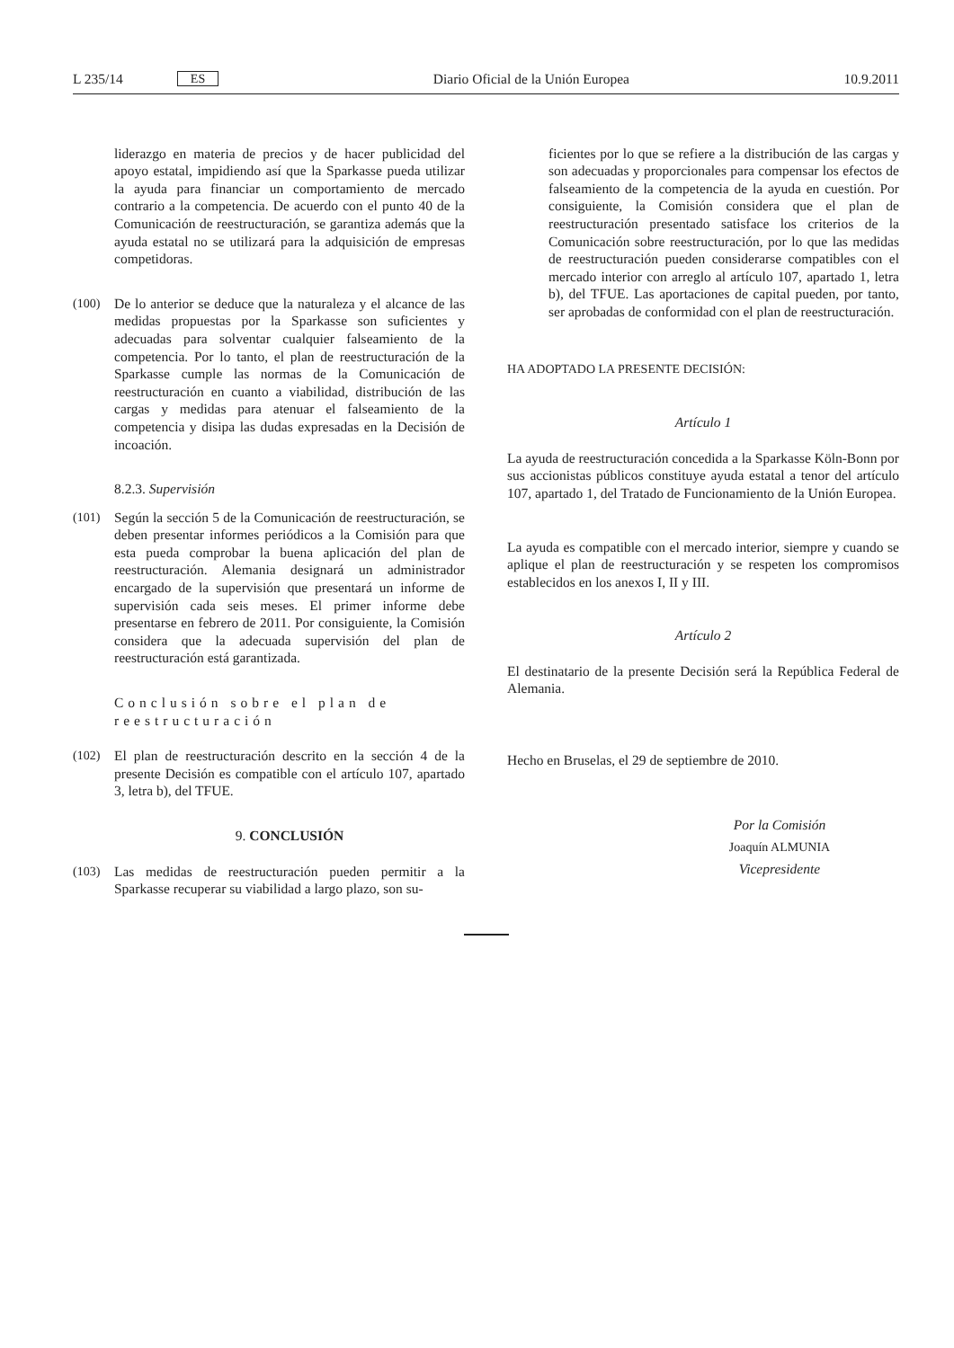L 235/14 ES
Diario Oficial de la Unión Europea 10.9.2011
liderazgo en materia de precios y de hacer publicidad del apoyo estatal, impidiendo así que la Sparkasse pueda utilizar la ayuda para financiar un comportamiento de mercado contrario a la competencia. De acuerdo con el punto 40 de la Comunicación de reestructuración, se garantiza además que la ayuda estatal no se utilizará para la adquisición de empresas competidoras.
(100) De lo anterior se deduce que la naturaleza y el alcance de las medidas propuestas por la Sparkasse son suficientes y adecuadas para solventar cualquier falseamiento de la competencia. Por lo tanto, el plan de reestructuración de la Sparkasse cumple las normas de la Comunicación de reestructuración en cuanto a viabilidad, distribución de las cargas y medidas para atenuar el falseamiento de la competencia y disipa las dudas expresadas en la Decisión de incoación.
8.2.3. Supervisión
(101) Según la sección 5 de la Comunicación de reestructuración, se deben presentar informes periódicos a la Comisión para que esta pueda comprobar la buena aplicación del plan de reestructuración. Alemania designará un administrador encargado de la supervisión que presentará un informe de supervisión cada seis meses. El primer informe debe presentarse en febrero de 2011. Por consiguiente, la Comisión considera que la adecuada supervisión del plan de reestructuración está garantizada.
Conclusión sobre el plan de reestructuración
(102) El plan de reestructuración descrito en la sección 4 de la presente Decisión es compatible con el artículo 107, apartado 3, letra b), del TFUE.
9. CONCLUSIÓN
(103) Las medidas de reestructuración pueden permitir a la Sparkasse recuperar su viabilidad a largo plazo, son su-
ficientes por lo que se refiere a la distribución de las cargas y son adecuadas y proporcionales para compensar los efectos de falseamiento de la competencia de la ayuda en cuestión. Por consiguiente, la Comisión considera que el plan de reestructuración presentado satisface los criterios de la Comunicación sobre reestructuración, por lo que las medidas de reestructuración pueden considerarse compatibles con el mercado interior con arreglo al artículo 107, apartado 1, letra b), del TFUE. Las aportaciones de capital pueden, por tanto, ser aprobadas de conformidad con el plan de reestructuración.
HA ADOPTADO LA PRESENTE DECISIÓN:
Artículo 1
La ayuda de reestructuración concedida a la Sparkasse Köln-Bonn por sus accionistas públicos constituye ayuda estatal a tenor del artículo 107, apartado 1, del Tratado de Funcionamiento de la Unión Europea.
La ayuda es compatible con el mercado interior, siempre y cuando se aplique el plan de reestructuración y se respeten los compromisos establecidos en los anexos I, II y III.
Artículo 2
El destinatario de la presente Decisión será la República Federal de Alemania.
Hecho en Bruselas, el 29 de septiembre de 2010.
Por la Comisión
Joaquín ALMUNIA
Vicepresidente